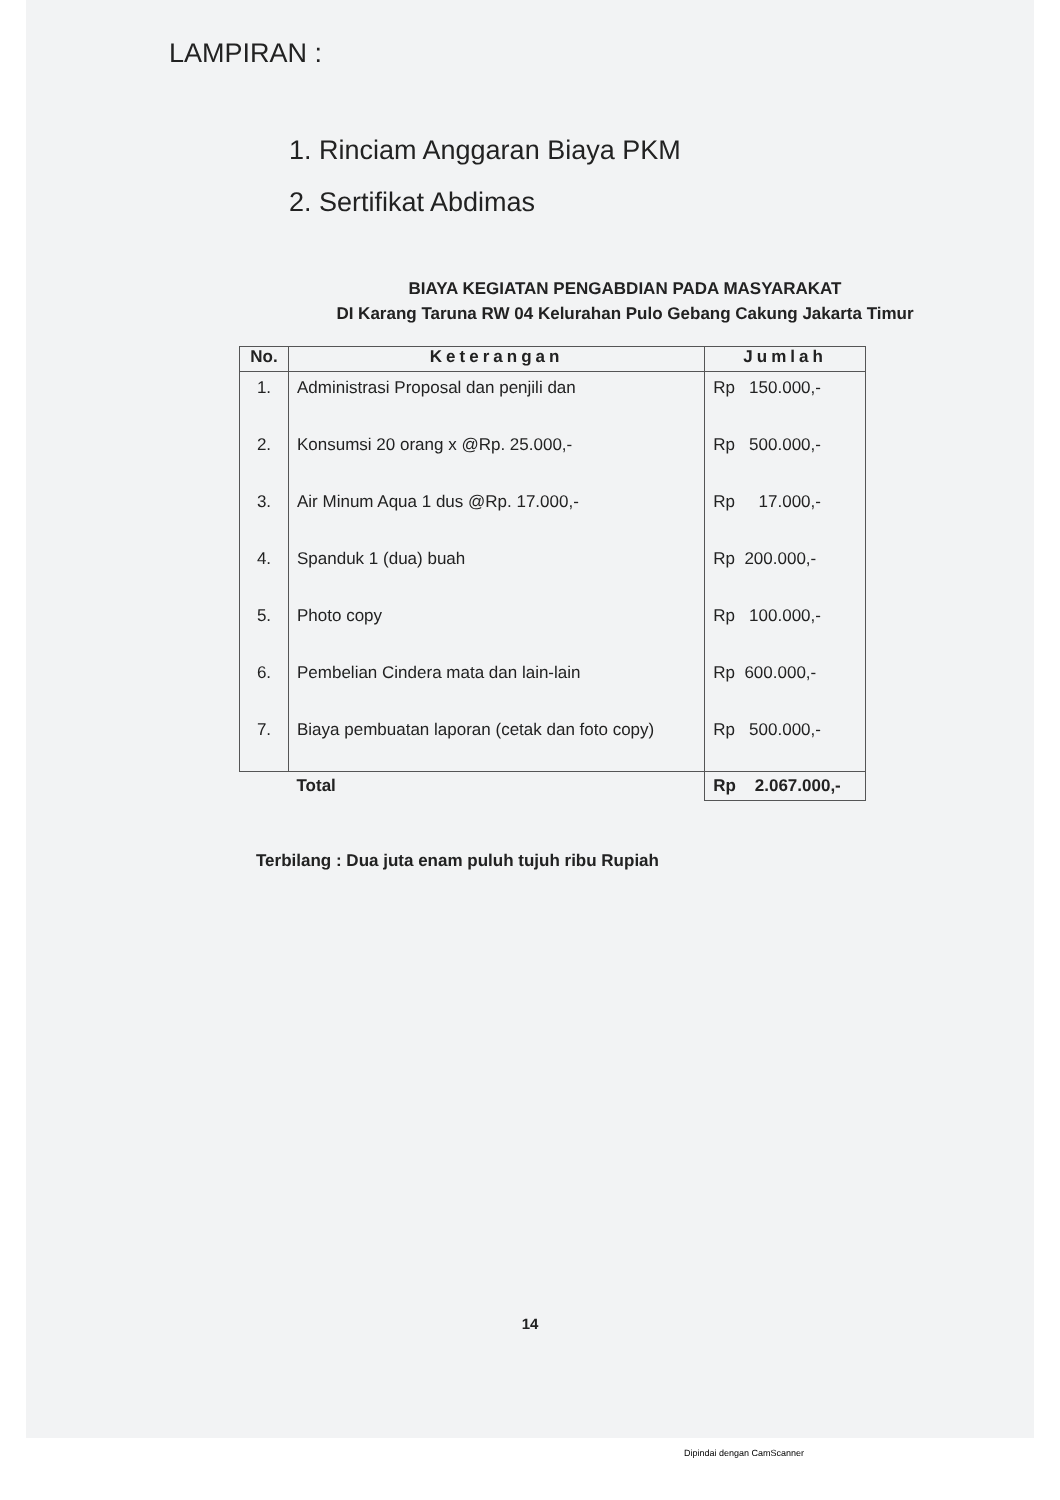LAMPIRAN :
1. Rinciam Anggaran Biaya PKM
2. Sertifikat Abdimas
BIAYA KEGIATAN PENGABDIAN PADA MASYARAKAT
DI Karang Taruna RW 04 Kelurahan Pulo Gebang Cakung Jakarta Timur
| No. | Keterangan | Jumlah |
| --- | --- | --- |
| 1. | Administrasi Proposal dan penjili dan | Rp 150.000,- |
| 2. | Konsumsi 20 orang x @Rp. 25.000,- | Rp 500.000,- |
| 3. | Air Minum Aqua 1 dus @Rp. 17.000,- | Rp 17.000,- |
| 4. | Spanduk 1 (dua) buah | Rp 200.000,- |
| 5. | Photo copy | Rp 100.000,- |
| 6. | Pembelian Cindera mata dan lain-lain | Rp 600.000,- |
| 7. | Biaya pembuatan laporan (cetak dan foto copy) | Rp 500.000,- |
| | Total | Rp 2.067.000,- |
Terbilang : Dua juta enam puluh tujuh ribu Rupiah
14
Dipindai dengan CamScanner